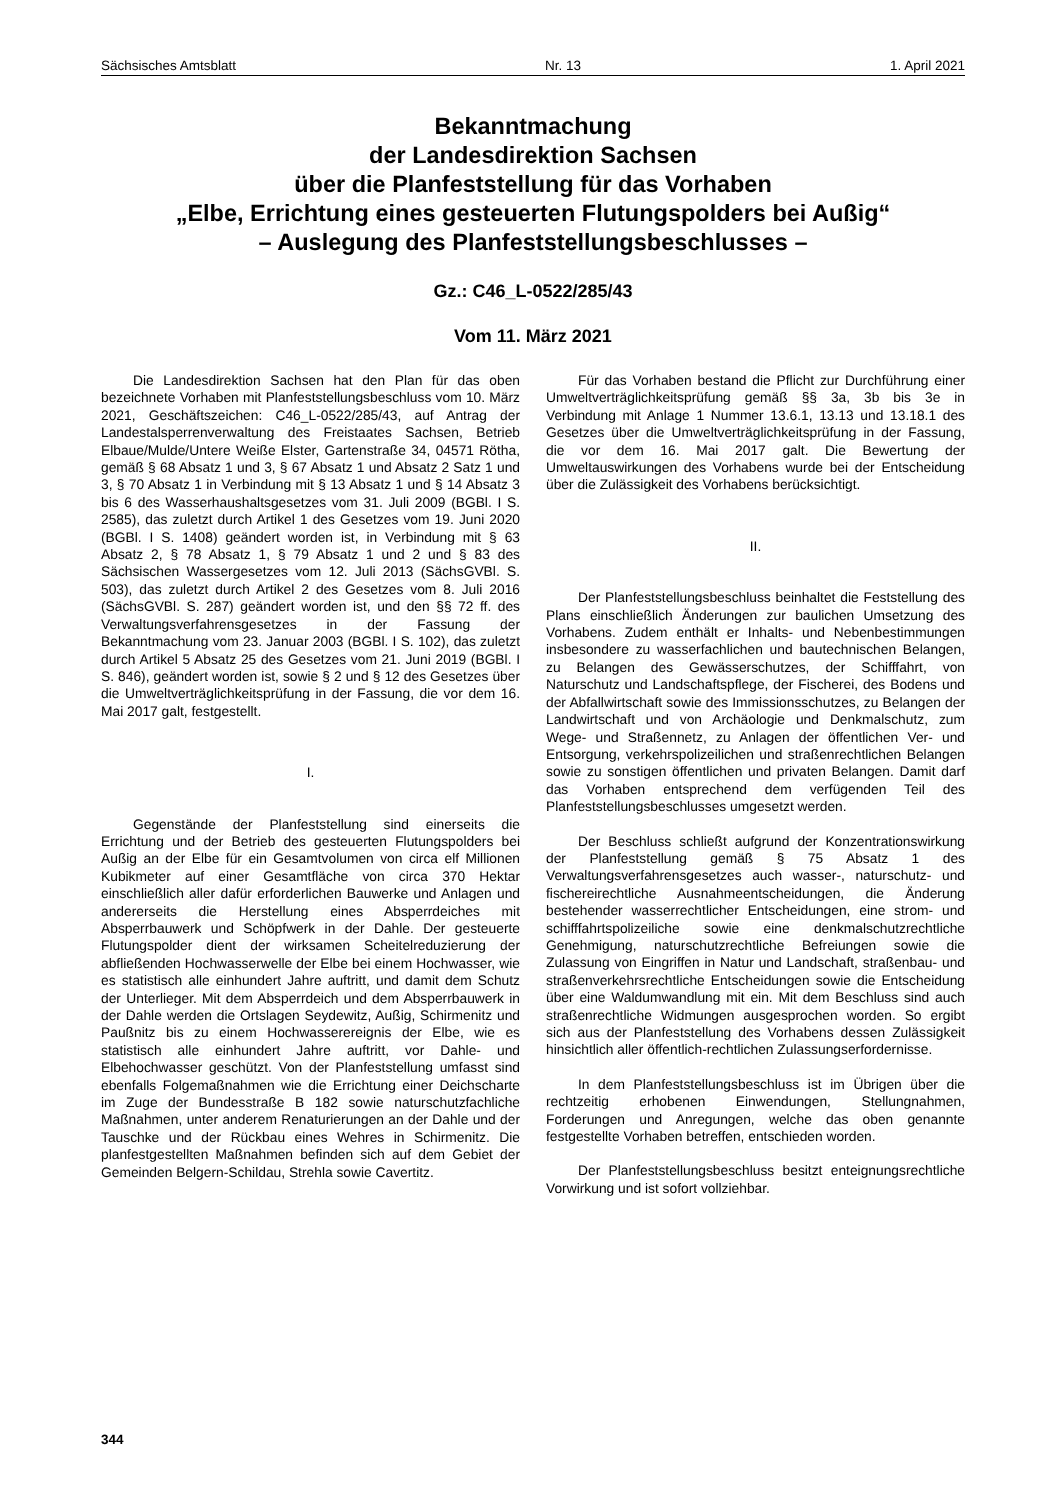Sächsisches Amtsblatt Nr. 13 1. April 2021
Bekanntmachung
der Landesdirektion Sachsen
über die Planfeststellung für das Vorhaben
„Elbe, Errichtung eines gesteuerten Flutungspolders bei Außig“
– Auslegung des Planfeststellungsbeschlusses –
Gz.: C46_L-0522/285/43
Vom 11. März 2021
Die Landesdirektion Sachsen hat den Plan für das oben bezeichnete Vorhaben mit Planfeststellungsbeschluss vom 10. März 2021, Geschäftszeichen: C46_L-0522/285/43, auf Antrag der Landestalsperrenverwaltung des Freistaates Sachsen, Betrieb Elbaue/Mulde/Untere Weiße Elster, Gartenstraße 34, 04571 Rötha, gemäß § 68 Absatz 1 und 3, § 67 Absatz 1 und Absatz 2 Satz 1 und 3, § 70 Absatz 1 in Verbindung mit § 13 Absatz 1 und § 14 Absatz 3 bis 6 des Wasserhaushaltsgesetzes vom 31. Juli 2009 (BGBl. I S. 2585), das zuletzt durch Artikel 1 des Gesetzes vom 19. Juni 2020 (BGBl. I S. 1408) geändert worden ist, in Verbindung mit § 63 Absatz 2, § 78 Absatz 1, § 79 Absatz 1 und 2 und § 83 des Sächsischen Wassergesetzes vom 12. Juli 2013 (SächsGVBl. S. 503), das zuletzt durch Artikel 2 des Gesetzes vom 8. Juli 2016 (SächsGVBl. S. 287) geändert worden ist, und den §§ 72 ff. des Verwaltungsverfahrensgesetzes in der Fassung der Bekanntmachung vom 23. Januar 2003 (BGBl. I S. 102), das zuletzt durch Artikel 5 Absatz 25 des Gesetzes vom 21. Juni 2019 (BGBl. I S. 846), geändert worden ist, sowie § 2 und § 12 des Gesetzes über die Umweltverträglichkeitsprüfung in der Fassung, die vor dem 16. Mai 2017 galt, festgestellt.
I.
Gegenstände der Planfeststellung sind einerseits die Errichtung und der Betrieb des gesteuerten Flutungspolders bei Außig an der Elbe für ein Gesamtvolumen von circa elf Millionen Kubikmeter auf einer Gesamtfläche von circa 370 Hektar einschließlich aller dafür erforderlichen Bauwerke und Anlagen und andererseits die Herstellung eines Absperrdeiches mit Absperrbauwerk und Schöpfwerk in der Dahle. Der gesteuerte Flutungspolder dient der wirksamen Scheitelreduzierung der abfließenden Hochwasserwelle der Elbe bei einem Hochwasser, wie es statistisch alle einhundert Jahre auftritt, und damit dem Schutz der Unterlieger. Mit dem Absperrdeich und dem Absperrbauwerk in der Dahle werden die Ortslagen Seydewitz, Außig, Schirmenitz und Paußnitz bis zu einem Hochwasserereignis der Elbe, wie es statistisch alle einhundert Jahre auftritt, vor Dahle- und Elbehochwasser geschützt. Von der Planfeststellung umfasst sind ebenfalls Folgemaßnahmen wie die Errichtung einer Deichscharte im Zuge der Bundesstraße B 182 sowie naturschutzfachliche Maßnahmen, unter anderem Renaturierungen an der Dahle und der Tauschke und der Rückbau eines Wehres in Schirmenitz. Die planfestgestellten Maßnahmen befinden sich auf dem Gebiet der Gemeinden Belgern-Schildau, Strehla sowie Cavertitz.
Für das Vorhaben bestand die Pflicht zur Durchführung einer Umweltverträglichkeitsprüfung gemäß §§ 3a, 3b bis 3e in Verbindung mit Anlage 1 Nummer 13.6.1, 13.13 und 13.18.1 des Gesetzes über die Umweltverträglichkeitsprüfung in der Fassung, die vor dem 16. Mai 2017 galt. Die Bewertung der Umweltauswirkungen des Vorhabens wurde bei der Entscheidung über die Zulässigkeit des Vorhabens berücksichtigt.
II.
Der Planfeststellungsbeschluss beinhaltet die Feststellung des Plans einschließlich Änderungen zur baulichen Umsetzung des Vorhabens. Zudem enthält er Inhalts- und Nebenbestimmungen insbesondere zu wasserfachlichen und bautechnischen Belangen, zu Belangen des Gewässerschutzes, der Schifffahrt, von Naturschutz und Landschaftspflege, der Fischerei, des Bodens und der Abfallwirtschaft sowie des Immissionsschutzes, zu Belangen der Landwirtschaft und von Archäologie und Denkmalschutz, zum Wege- und Straßennetz, zu Anlagen der öffentlichen Ver- und Entsorgung, verkehrspolizeilichen und straßenrechtlichen Belangen sowie zu sonstigen öffentlichen und privaten Belangen. Damit darf das Vorhaben entsprechend dem verfügenden Teil des Planfeststellungsbeschlusses umgesetzt werden.
Der Beschluss schließt aufgrund der Konzentrationswirkung der Planfeststellung gemäß § 75 Absatz 1 des Verwaltungsverfahrensgesetzes auch wasser-, naturschutz- und fischereirechtliche Ausnahmeentscheidungen, die Änderung bestehender wasserrechtlicher Entscheidungen, eine strom- und schifffahrtspolizeiliche sowie eine denkmalschutzrechtliche Genehmigung, naturschutzrechtliche Befreiungen sowie die Zulassung von Eingriffen in Natur und Landschaft, straßenbau- und straßenverkehrsrechtliche Entscheidungen sowie die Entscheidung über eine Waldumwandlung mit ein. Mit dem Beschluss sind auch straßenrechtliche Widmungen ausgesprochen worden. So ergibt sich aus der Planfeststellung des Vorhabens dessen Zulässigkeit hinsichtlich aller öffentlich-rechtlichen Zulassungserfordernisse.
In dem Planfeststellungsbeschluss ist im Übrigen über die rechtzeitig erhobenen Einwendungen, Stellungnahmen, Forderungen und Anregungen, welche das oben genannte festgestellte Vorhaben betreffen, entschieden worden.
Der Planfeststellungsbeschluss besitzt enteignungsrechtliche Vorwirkung und ist sofort vollziehbar.
344